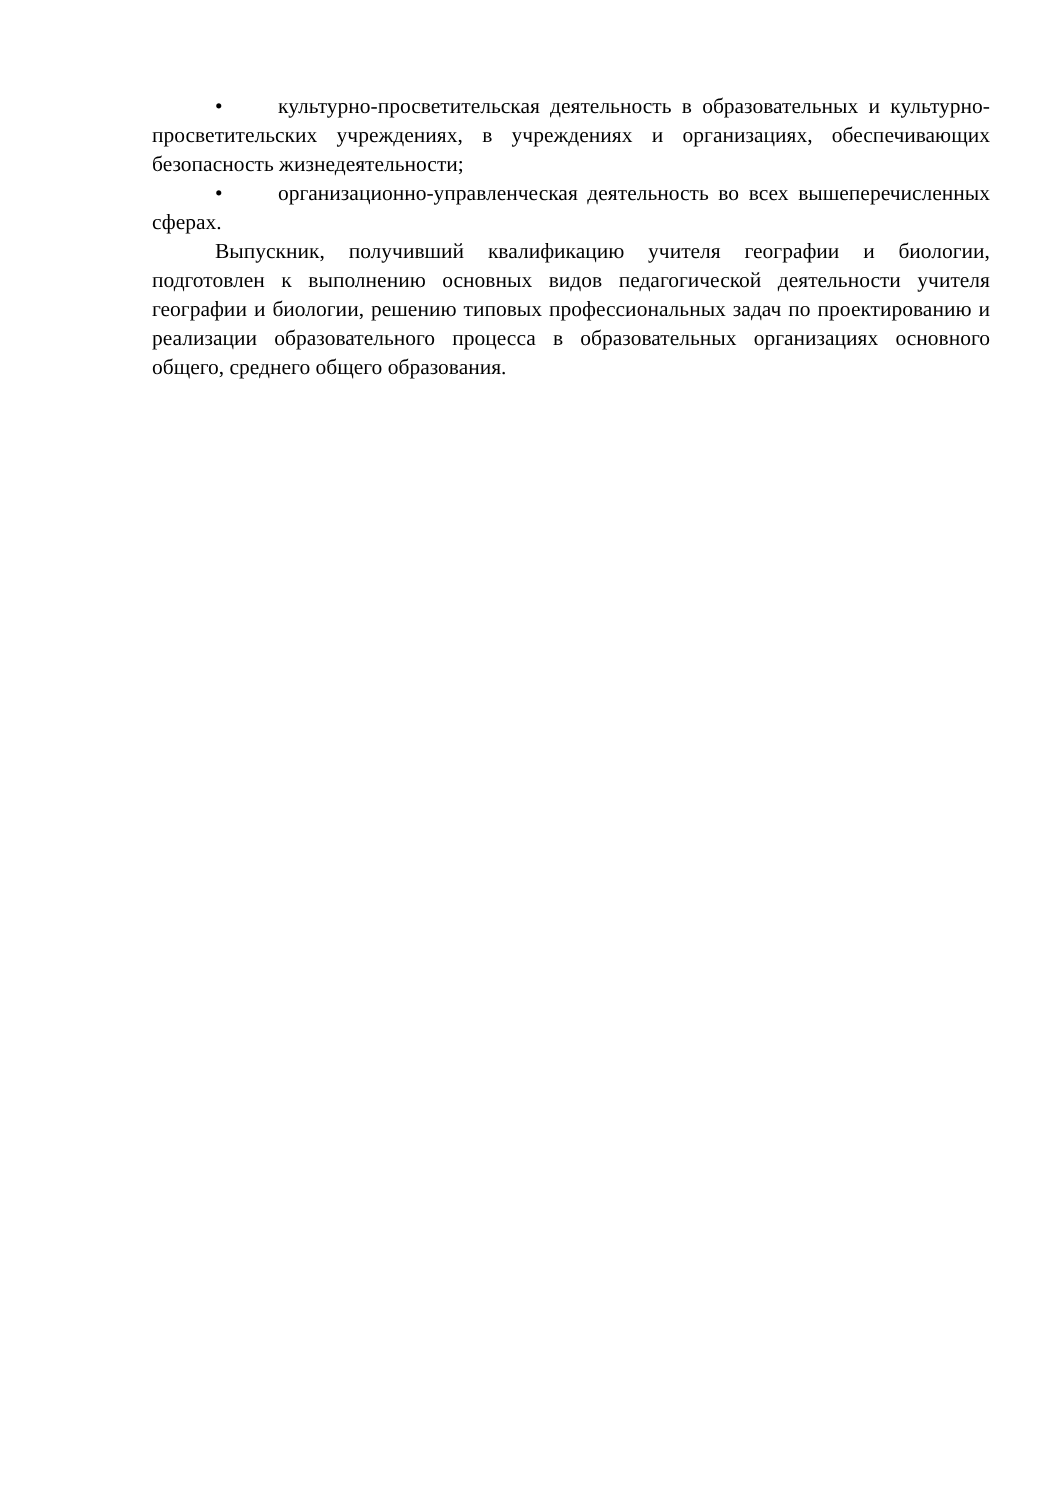• культурно-просветительская деятельность в образовательных и культурно-просветительских учреждениях, в учреждениях и организациях, обеспечивающих безопасность жизнедеятельности;
• организационно-управленческая деятельность во всех вышеперечисленных сферах.
Выпускник, получивший квалификацию учителя географии и биологии, подготовлен к выполнению основных видов педагогической деятельности учителя географии и биологии, решению типовых профессиональных задач по проектированию и реализации образовательного процесса в образовательных организациях основного общего, среднего общего образования.